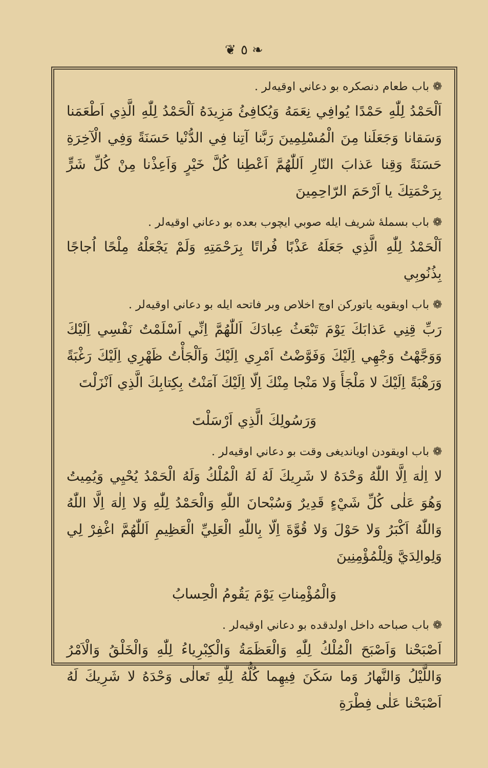❦ ٥ ❧
❁ باب طعام دنصكره بو دعاني اوقيه‌لر .
اَلْحَمْدُ لِلّٰهِ حَمْدًا يُوافِي نِعَمَهُ وَيُكافِئُ مَزِيدَهُ اَلْحَمْدُ لِلّٰهِ الَّذِي اَطْعَمَنا وَسَقانا وَجَعَلَنا مِنَ الْمُسْلِمِينَ رَبَّنا آتِنا فِي الدُّنْيا حَسَنَةً وَفِي الْآخِرَةِ حَسَنَةً وَقِنا عَذابَ النّارِ اَللّٰهُمَّ اَعْطِنا كُلَّ خَيْرٍ وَاَعِذْنا مِنْ كُلِّ شَرٍّ بِرَحْمَتِكَ يا اَرْحَمَ الرّاحِمِينَ
❁ باب بسملهٔ شريف ايله صوبي ايچوب بعده بو دعاني اوقيه‌لر .
اَلْحَمْدُ لِلّٰهِ الَّذِي جَعَلَهُ عَذْبًا فُراتًا بِرَحْمَتِهِ وَلَمْ يَجْعَلْهُ مِلْحًا اُجاجًا بِذُنُوبِي
❁ باب اويقويه ياتوركن اوچ اخلاص وبر فاتحه ايله بو دعاني اوقيه‌لر .
رَبِّ قِنِي عَذابَكَ يَوْمَ تَبْعَثُ عِبادَكَ اَللّٰهُمَّ اِنِّي اَسْلَمْتُ نَفْسِي اِلَيْكَ وَوَجَّهْتُ وَجْهِي اِلَيْكَ وَفَوَّضْتُ اَمْرِي اِلَيْكَ وَاَلْجَأْتُ ظَهْرِي اِلَيْكَ رَغْبَةً وَرَهْبَةً اِلَيْكَ لا مَلْجَأَ وَلا مَنْجا مِنْكَ اِلّا اِلَيْكَ آمَنْتُ بِكِتابِكَ الَّذِي اَنْزَلْتَ
وَرَسُولِكَ الَّذِي اَرْسَلْتَ
❁ باب اويقودن اوياندیغی وقت بو دعاني اوقيه‌لر .
لا اِلٰهَ اِلَّا اللّٰهُ وَحْدَهُ لا شَرِيكَ لَهُ لَهُ الْمُلْكُ وَلَهُ الْحَمْدُ يُحْيِي وَيُمِيتُ وَهُوَ عَلٰى كُلِّ شَيْءٍ قَدِيرٌ وَسُبْحانَ اللّٰهِ وَالْحَمْدُ لِلّٰهِ وَلا اِلٰهَ اِلَّا اللّٰهُ وَاللّٰهُ اَكْبَرُ وَلا حَوْلَ وَلا قُوَّةَ اِلّا بِاللّٰهِ الْعَلِيِّ الْعَظِيمِ اَللّٰهُمَّ اغْفِرْ لِي وَلِوالِدَيَّ وَلِلْمُؤْمِنِينَ
وَالْمُؤْمِناتِ يَوْمَ يَقُومُ الْحِسابُ
❁ باب صباحه داخل اولدقده بو دعاني اوقيه‌لر .
اَصْبَحْنا وَاَصْبَحَ الْمُلْكُ لِلّٰهِ وَالْعَظَمَةُ وَالْكِبْرِياءُ لِلّٰهِ وَالْخَلْقُ وَالْاَمْرُ وَاللَّيْلُ وَالنَّهارُ وَما سَكَنَ فِيهِما كُلُّهُ لِلّٰهِ تَعالٰى وَحْدَهُ لا شَرِيكَ لَهُ اَصْبَحْنا عَلٰى فِطْرَةِ